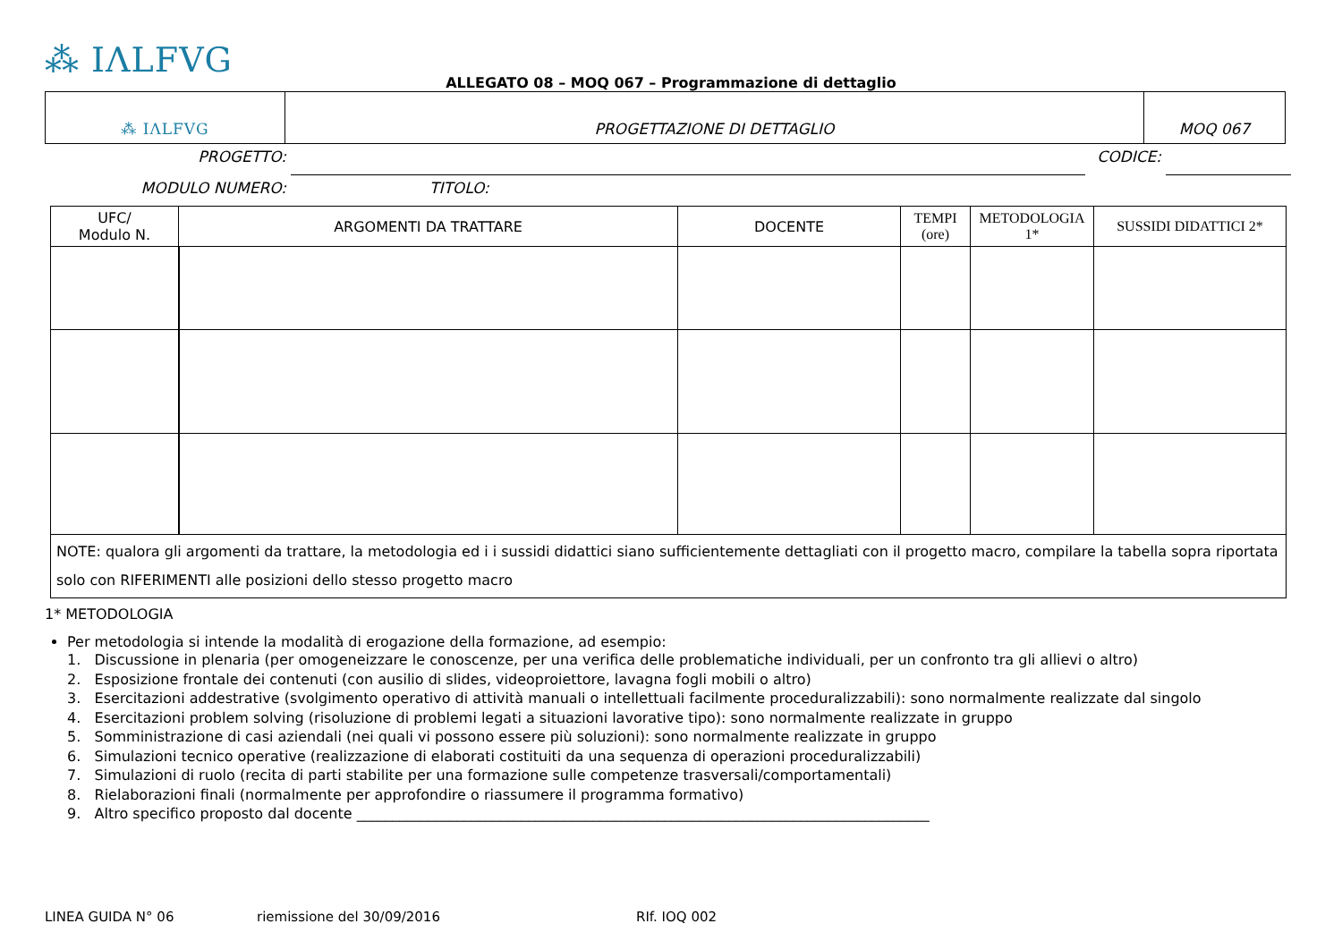⁂ IΛLFVG
ALLEGATO 08 – MOQ 067 – Programmazione di dettaglio
| ⁂ IΛLFVG | PROGETTAZIONE DI DETTAGLIO | MOQ 067 |
PROGETTO: CODICE:
MODULO NUMERO: TITOLO:
| UFC/ Modulo N. | ARGOMENTI DA TRATTARE | DOCENTE | TEMPI (ore) | METODOLOGIA 1* | SUSSIDI DIDATTICI 2* |
| --- | --- | --- | --- | --- | --- |
| NOTE: qualora gli argomenti da trattare, la metodologia ed i i sussidi didattici siano sufficientemente dettagliati con il progetto macro, compilare la tabella sopra riportata solo con RIFERIMENTI alle posizioni dello stesso progetto macro | | | | | |
1* METODOLOGIA
Per metodologia si intende la modalità di erogazione della formazione, ad esempio:
1. Discussione in plenaria (per omogeneizzare le conoscenze, per una verifica delle problematiche individuali, per un confronto tra gli allievi o altro)
2. Esposizione frontale dei contenuti (con ausilio di slides, videoproiettore, lavagna fogli mobili o altro)
3. Esercitazioni addestrative (svolgimento operativo di attività manuali o intellettuali facilmente proceduralizzabili): sono normalmente realizzate dal singolo
4. Esercitazioni problem solving (risoluzione di problemi legati a situazioni lavorative tipo): sono normalmente realizzate in gruppo
5. Somministrazione di casi aziendali (nei quali vi possono essere più soluzioni): sono normalmente realizzate in gruppo
6. Simulazioni tecnico operative (realizzazione di elaborati costituiti da una sequenza di operazioni proceduralizzabili)
7. Simulazioni di ruolo (recita di parti stabilite per una formazione sulle competenze trasversali/comportamentali)
8. Rielaborazioni finali (normalmente per approfondire o riassumere il programma formativo)
9. Altro specifico proposto dal docente ________________________________________________________________________________
LINEA GUIDA N° 06 riemissione del 30/09/2016 RIf. IOQ 002